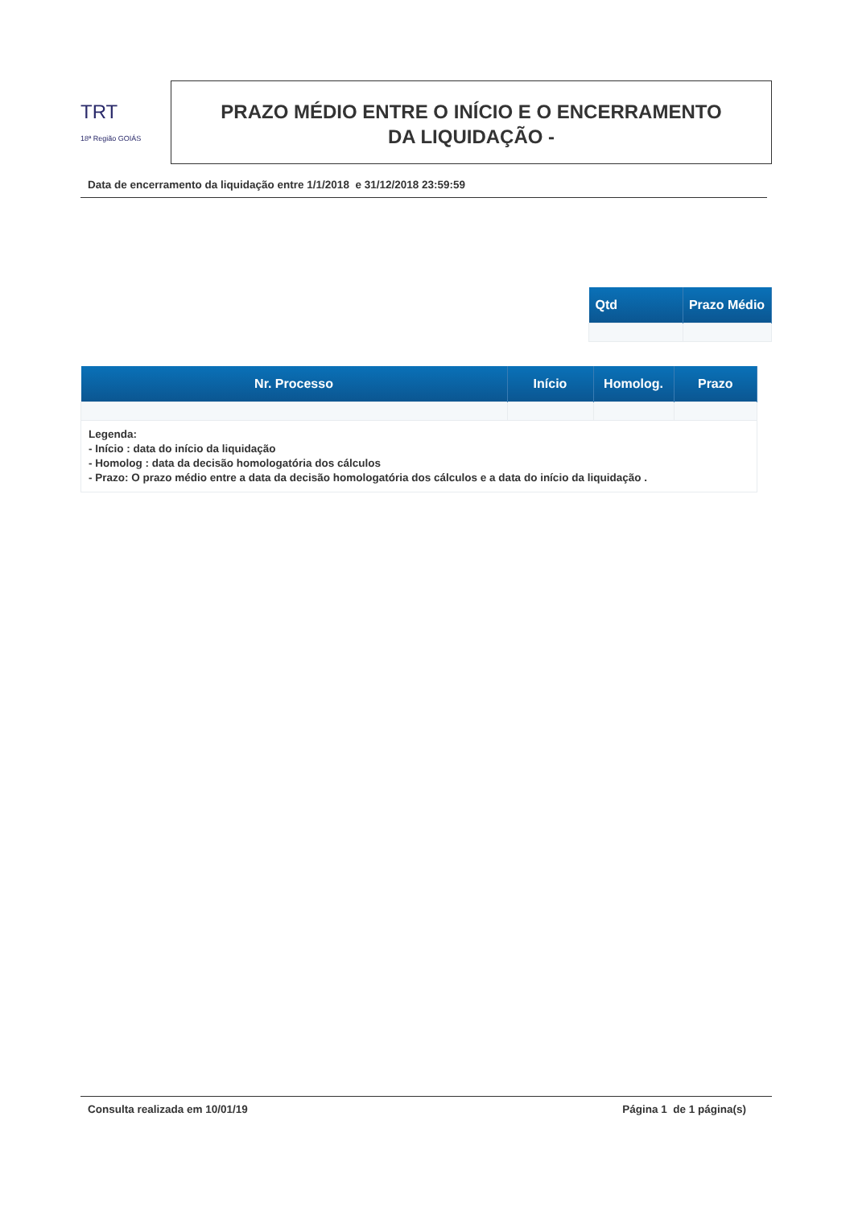TRT
18ª Região GOIÁS
PRAZO MÉDIO ENTRE O INÍCIO E O ENCERRAMENTO
DA LIQUIDAÇÃO -
Data de encerramento da liquidação entre 1/1/2018 e 31/12/2018 23:59:59
| Qtd | Prazo Médio |
| --- | --- |
| Nr. Processo | Início | Homolog. | Prazo |
| --- | --- | --- | --- |
| Legenda: - Início : data do início da liquidação - Homolog : data da decisão homologatória dos cálculos - Prazo: O prazo médio entre a data da decisão homologatória dos cálculos e a data do início da liquidação . | | | |
Consulta realizada em 10/01/19 Página 1 de 1 página(s)